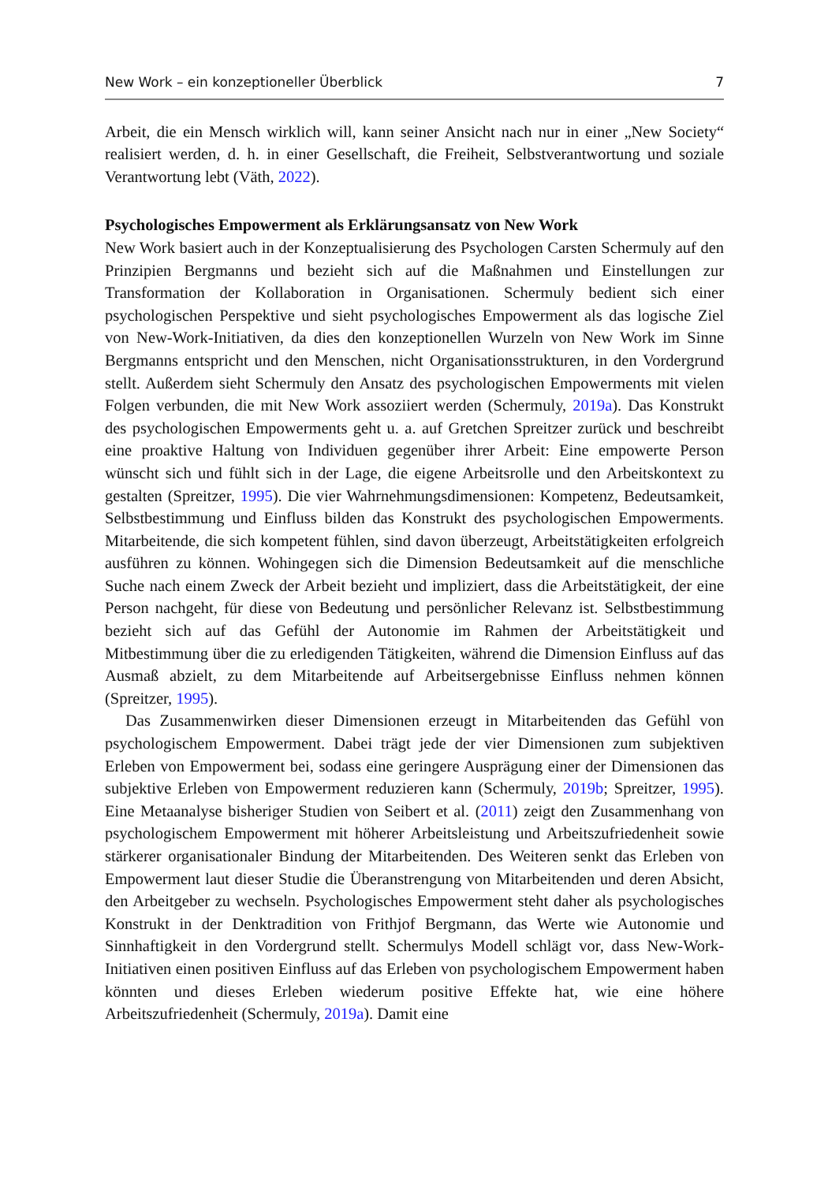New Work – ein konzeptioneller Überblick 7
Arbeit, die ein Mensch wirklich will, kann seiner Ansicht nach nur in einer „New Society“ realisiert werden, d. h. in einer Gesellschaft, die Freiheit, Selbstverantwortung und soziale Verantwortung lebt (Väth, 2022).
Psychologisches Empowerment als Erklärungsansatz von New Work
New Work basiert auch in der Konzeptualisierung des Psychologen Carsten Schermuly auf den Prinzipien Bergmanns und bezieht sich auf die Maßnahmen und Einstellungen zur Transformation der Kollaboration in Organisationen. Schermuly bedient sich einer psychologischen Perspektive und sieht psychologisches Empowerment als das logische Ziel von New-Work-Initiativen, da dies den konzeptionellen Wurzeln von New Work im Sinne Bergmanns entspricht und den Menschen, nicht Organisationsstrukturen, in den Vordergrund stellt. Außerdem sieht Schermuly den Ansatz des psychologischen Empowerments mit vielen Folgen verbunden, die mit New Work assoziiert werden (Schermuly, 2019a). Das Konstrukt des psychologischen Empowerments geht u. a. auf Gretchen Spreitzer zurück und beschreibt eine proaktive Haltung von Individuen gegenüber ihrer Arbeit: Eine empowerte Person wünscht sich und fühlt sich in der Lage, die eigene Arbeitsrolle und den Arbeitskontext zu gestalten (Spreitzer, 1995). Die vier Wahrnehmungsdimensionen: Kompetenz, Bedeutsamkeit, Selbstbestimmung und Einfluss bilden das Konstrukt des psychologischen Empowerments. Mitarbeitende, die sich kompetent fühlen, sind davon überzeugt, Arbeitstätigkeiten erfolgreich ausführen zu können. Wohingegen sich die Dimension Bedeutsamkeit auf die menschliche Suche nach einem Zweck der Arbeit bezieht und impliziert, dass die Arbeitstätigkeit, der eine Person nachgeht, für diese von Bedeutung und persönlicher Relevanz ist. Selbstbestimmung bezieht sich auf das Gefühl der Autonomie im Rahmen der Arbeitstätigkeit und Mitbestimmung über die zu erledigenden Tätigkeiten, während die Dimension Einfluss auf das Ausmaß abzielt, zu dem Mitarbeitende auf Arbeitsergebnisse Einfluss nehmen können (Spreitzer, 1995).
Das Zusammenwirken dieser Dimensionen erzeugt in Mitarbeitenden das Gefühl von psychologischem Empowerment. Dabei trägt jede der vier Dimensionen zum subjektiven Erleben von Empowerment bei, sodass eine geringere Ausprägung einer der Dimensionen das subjektive Erleben von Empowerment reduzieren kann (Schermuly, 2019b; Spreitzer, 1995). Eine Metaanalyse bisheriger Studien von Seibert et al. (2011) zeigt den Zusammenhang von psychologischem Empowerment mit höherer Arbeitsleistung und Arbeitszufriedenheit sowie stärkerer organisationaler Bindung der Mitarbeitenden. Des Weiteren senkt das Erleben von Empowerment laut dieser Studie die Überanstrengung von Mitarbeitenden und deren Absicht, den Arbeitgeber zu wechseln. Psychologisches Empowerment steht daher als psychologisches Konstrukt in der Denktradition von Frithjof Bergmann, das Werte wie Autonomie und Sinnhaftigkeit in den Vordergrund stellt. Schermulys Modell schlägt vor, dass New-Work-Initiativen einen positiven Einfluss auf das Erleben von psychologischem Empowerment haben könnten und dieses Erleben wiederum positive Effekte hat, wie eine höhere Arbeitszufriedenheit (Schermuly, 2019a). Damit eine